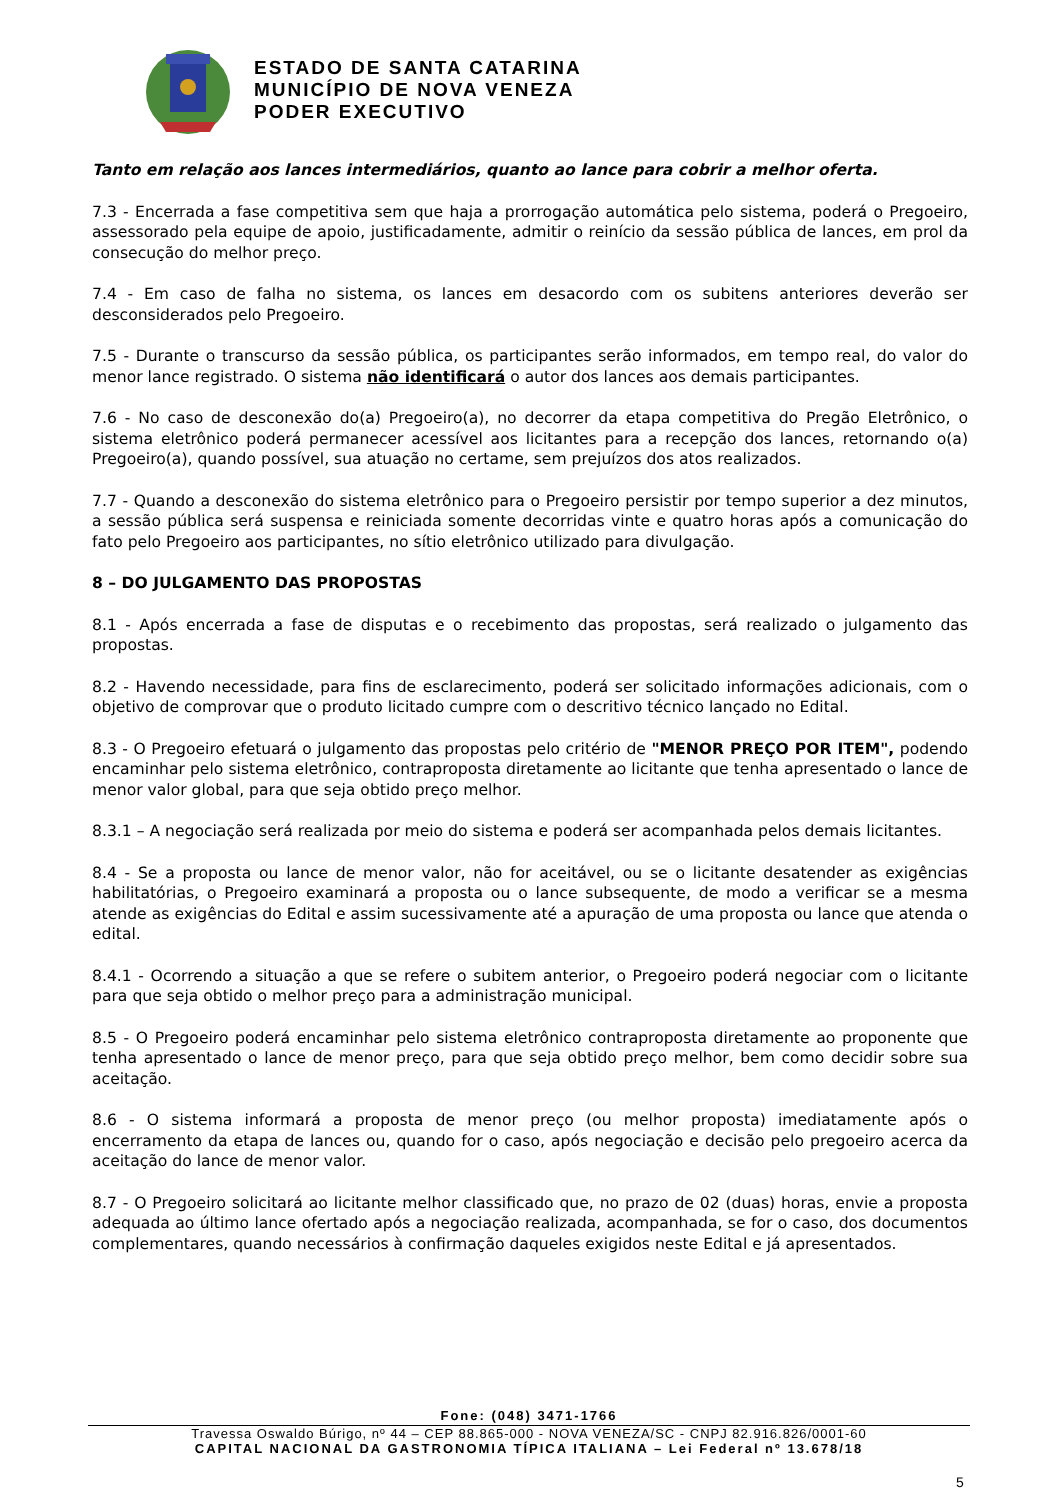ESTADO DE SANTA CATARINA
MUNICÍPIO DE NOVA VENEZA
PODER EXECUTIVO
Tanto em relação aos lances intermediários, quanto ao lance para cobrir a melhor oferta.
7.3 - Encerrada a fase competitiva sem que haja a prorrogação automática pelo sistema, poderá o Pregoeiro, assessorado pela equipe de apoio, justificadamente, admitir o reinício da sessão pública de lances, em prol da consecução do melhor preço.
7.4 - Em caso de falha no sistema, os lances em desacordo com os subitens anteriores deverão ser desconsiderados pelo Pregoeiro.
7.5 - Durante o transcurso da sessão pública, os participantes serão informados, em tempo real, do valor do menor lance registrado. O sistema não identificará o autor dos lances aos demais participantes.
7.6 - No caso de desconexão do(a) Pregoeiro(a), no decorrer da etapa competitiva do Pregão Eletrônico, o sistema eletrônico poderá permanecer acessível aos licitantes para a recepção dos lances, retornando o(a) Pregoeiro(a), quando possível, sua atuação no certame, sem prejuízos dos atos realizados.
7.7 - Quando a desconexão do sistema eletrônico para o Pregoeiro persistir por tempo superior a dez minutos, a sessão pública será suspensa e reiniciada somente decorridas vinte e quatro horas após a comunicação do fato pelo Pregoeiro aos participantes, no sítio eletrônico utilizado para divulgação.
8 – DO JULGAMENTO DAS PROPOSTAS
8.1 - Após encerrada a fase de disputas e o recebimento das propostas, será realizado o julgamento das propostas.
8.2 - Havendo necessidade, para fins de esclarecimento, poderá ser solicitado informações adicionais, com o objetivo de comprovar que o produto licitado cumpre com o descritivo técnico lançado no Edital.
8.3 - O Pregoeiro efetuará o julgamento das propostas pelo critério de "MENOR PREÇO POR ITEM", podendo encaminhar pelo sistema eletrônico, contraproposta diretamente ao licitante que tenha apresentado o lance de menor valor global, para que seja obtido preço melhor.
8.3.1 – A negociação será realizada por meio do sistema e poderá ser acompanhada pelos demais licitantes.
8.4 - Se a proposta ou lance de menor valor, não for aceitável, ou se o licitante desatender as exigências habilitatórias, o Pregoeiro examinará a proposta ou o lance subsequente, de modo a verificar se a mesma atende as exigências do Edital e assim sucessivamente até a apuração de uma proposta ou lance que atenda o edital.
8.4.1 - Ocorrendo a situação a que se refere o subitem anterior, o Pregoeiro poderá negociar com o licitante para que seja obtido o melhor preço para a administração municipal.
8.5 - O Pregoeiro poderá encaminhar pelo sistema eletrônico contraproposta diretamente ao proponente que tenha apresentado o lance de menor preço, para que seja obtido preço melhor, bem como decidir sobre sua aceitação.
8.6 - O sistema informará a proposta de menor preço (ou melhor proposta) imediatamente após o encerramento da etapa de lances ou, quando for o caso, após negociação e decisão pelo pregoeiro acerca da aceitação do lance de menor valor.
8.7 - O Pregoeiro solicitará ao licitante melhor classificado que, no prazo de 02 (duas) horas, envie a proposta adequada ao último lance ofertado após a negociação realizada, acompanhada, se for o caso, dos documentos complementares, quando necessários à confirmação daqueles exigidos neste Edital e já apresentados.
Fone: (048) 3471-1766
Travessa Oswaldo Búrigo, nº 44 – CEP 88.865-000 - NOVA VENEZA/SC - CNPJ 82.916.826/0001-60
CAPITAL NACIONAL DA GASTRONOMIA TÍPICA ITALIANA – Lei Federal nº 13.678/18
5